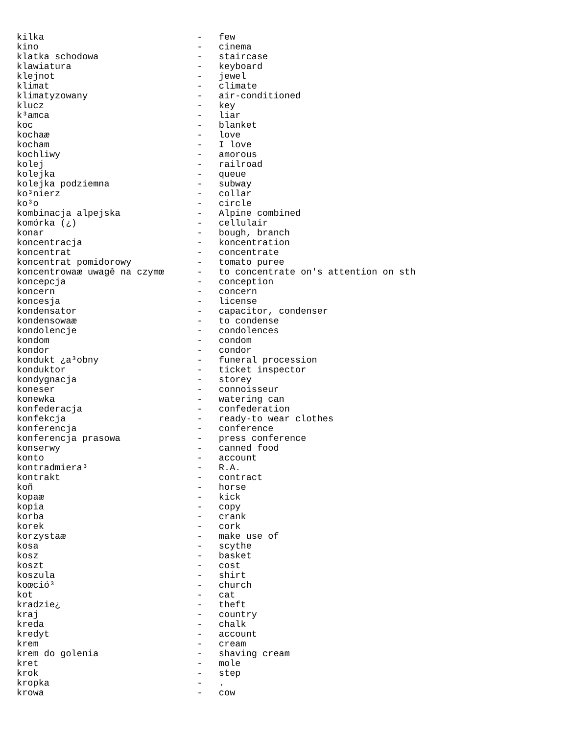kilka                            -   few
kino                             -   cinema
klatka schodowa                  -   staircase
klawiatura                       -   keyboard
klejnot                          -   jewel
klimat                           -   climate
klimatyzowany                    -   air-conditioned
klucz                            -   key
k³amca                           -   liar
koc                              -   blanket
kochaæ                           -   love
kocham                           -   I love
kochliwy                         -   amorous
kolej                            -   railroad
kolejka                          -   queue
kolejka podziemna                -   subway
ko³nierz                         -   collar
ko³o                             -   circle
kombinacja alpejska              -   Alpine combined
komórka (¿)                      -   cellulair
konar                            -   bough, branch
koncentracja                     -   koncentration
koncentrat                       -   concentrate
koncentrat pomidorowy            -   tomato puree
koncentrowaæ uwagê na czymœ      -   to concentrate on's attention on sth
koncepcja                        -   conception
koncern                          -   concern
koncesja                         -   license
kondensator                      -   capacitor, condenser
kondensowaæ                      -   to condense
kondolencje                      -   condolences
kondom                           -   condom
kondor                           -   condor
kondukt ¿a³obny                  -   funeral procession
konduktor                        -   ticket inspector
kondygnacja                      -   storey
koneser                          -   connoisseur
konewka                          -   watering can
konfederacja                     -   confederation
konfekcja                        -   ready-to wear clothes
konferencja                      -   conference
konferencja prasowa              -   press conference
konserwy                         -   canned food
konto                            -   account
kontradmiera³                    -   R.A.
kontrakt                         -   contract
koñ                              -   horse
kopaæ                            -   kick
kopia                            -   copy
korba                            -   crank
korek                            -   cork
korzystaæ                        -   make use of
kosa                             -   scythe
kosz                             -   basket
koszt                            -   cost
koszula                          -   shirt
koœció³                          -   church
kot                              -   cat
kradzie¿                         -   theft
kraj                             -   country
kreda                            -   chalk
kredyt                           -   account
krem                             -   cream
krem do golenia                  -   shaving cream
kret                             -   mole
krok                             -   step
kropka                           -   .
krowa                            -   cow